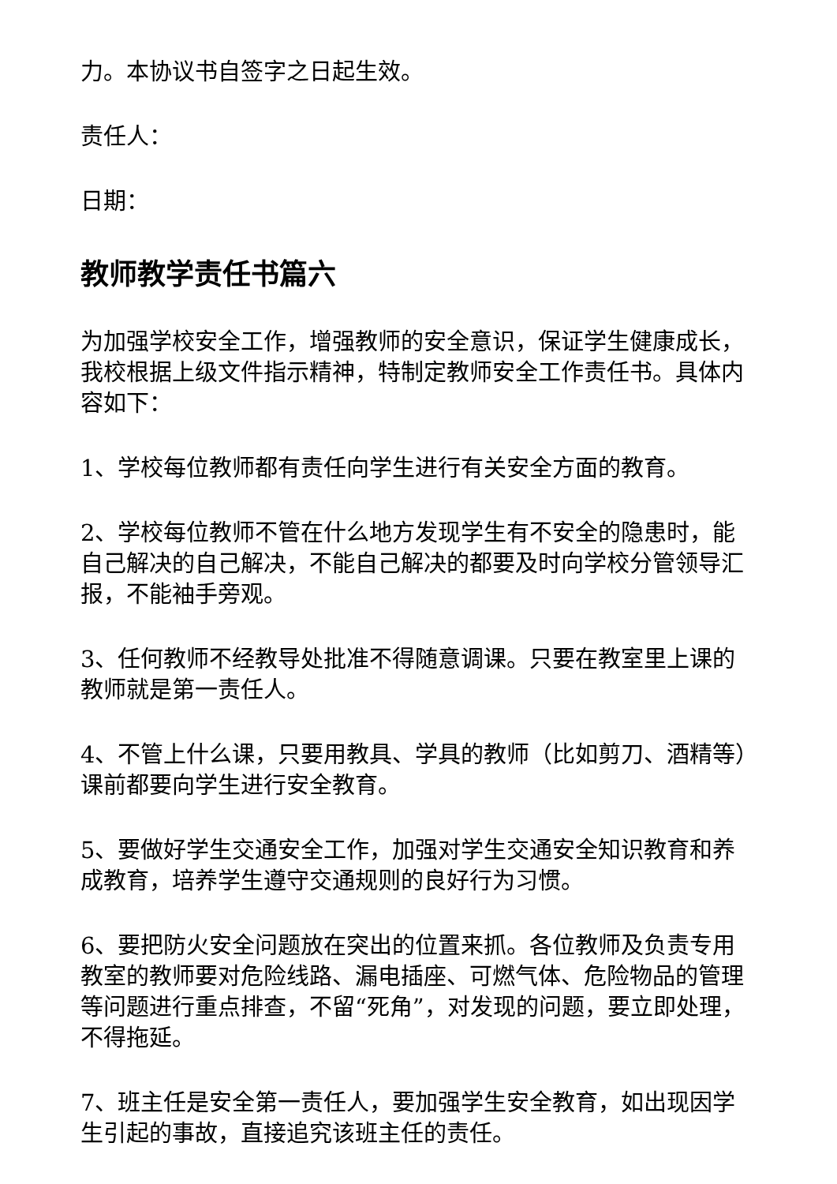力。本协议书自签字之日起生效。
责任人：
日期：
教师教学责任书篇六
为加强学校安全工作，增强教师的安全意识，保证学生健康成长，我校根据上级文件指示精神，特制定教师安全工作责任书。具体内容如下：
1、学校每位教师都有责任向学生进行有关安全方面的教育。
2、学校每位教师不管在什么地方发现学生有不安全的隐患时，能自己解决的自己解决，不能自己解决的都要及时向学校分管领导汇报，不能袖手旁观。
3、任何教师不经教导处批准不得随意调课。只要在教室里上课的教师就是第一责任人。
4、不管上什么课，只要用教具、学具的教师（比如剪刀、酒精等）课前都要向学生进行安全教育。
5、要做好学生交通安全工作，加强对学生交通安全知识教育和养成教育，培养学生遵守交通规则的良好行为习惯。
6、要把防火安全问题放在突出的位置来抓。各位教师及负责专用教室的教师要对危险线路、漏电插座、可燃气体、危险物品的管理等问题进行重点排查，不留“死角”，对发现的问题，要立即处理，不得拖延。
7、班主任是安全第一责任人，要加强学生安全教育，如出现因学生引起的事故，直接追究该班主任的责任。